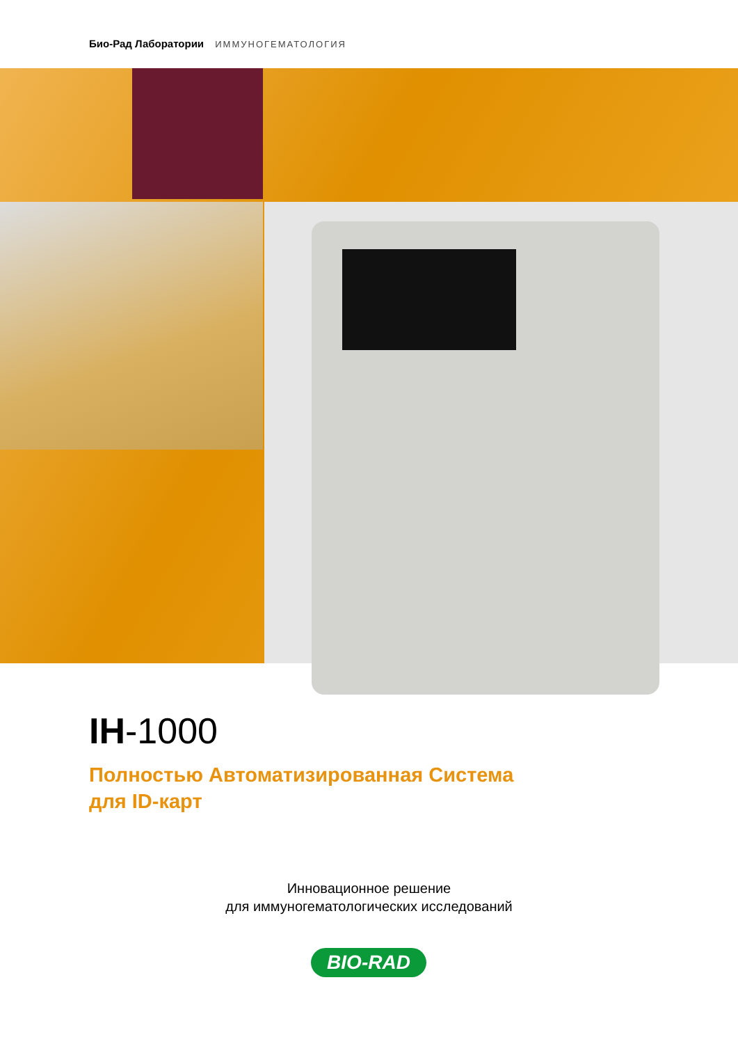Био-Рад Лаборатории ИММУНОГЕМАТОЛОГИЯ
IH-1000
Полностью Автоматизированная Система
для ID-карт
Инновационное решение
для иммуногематологических исследований
BIO-RAD